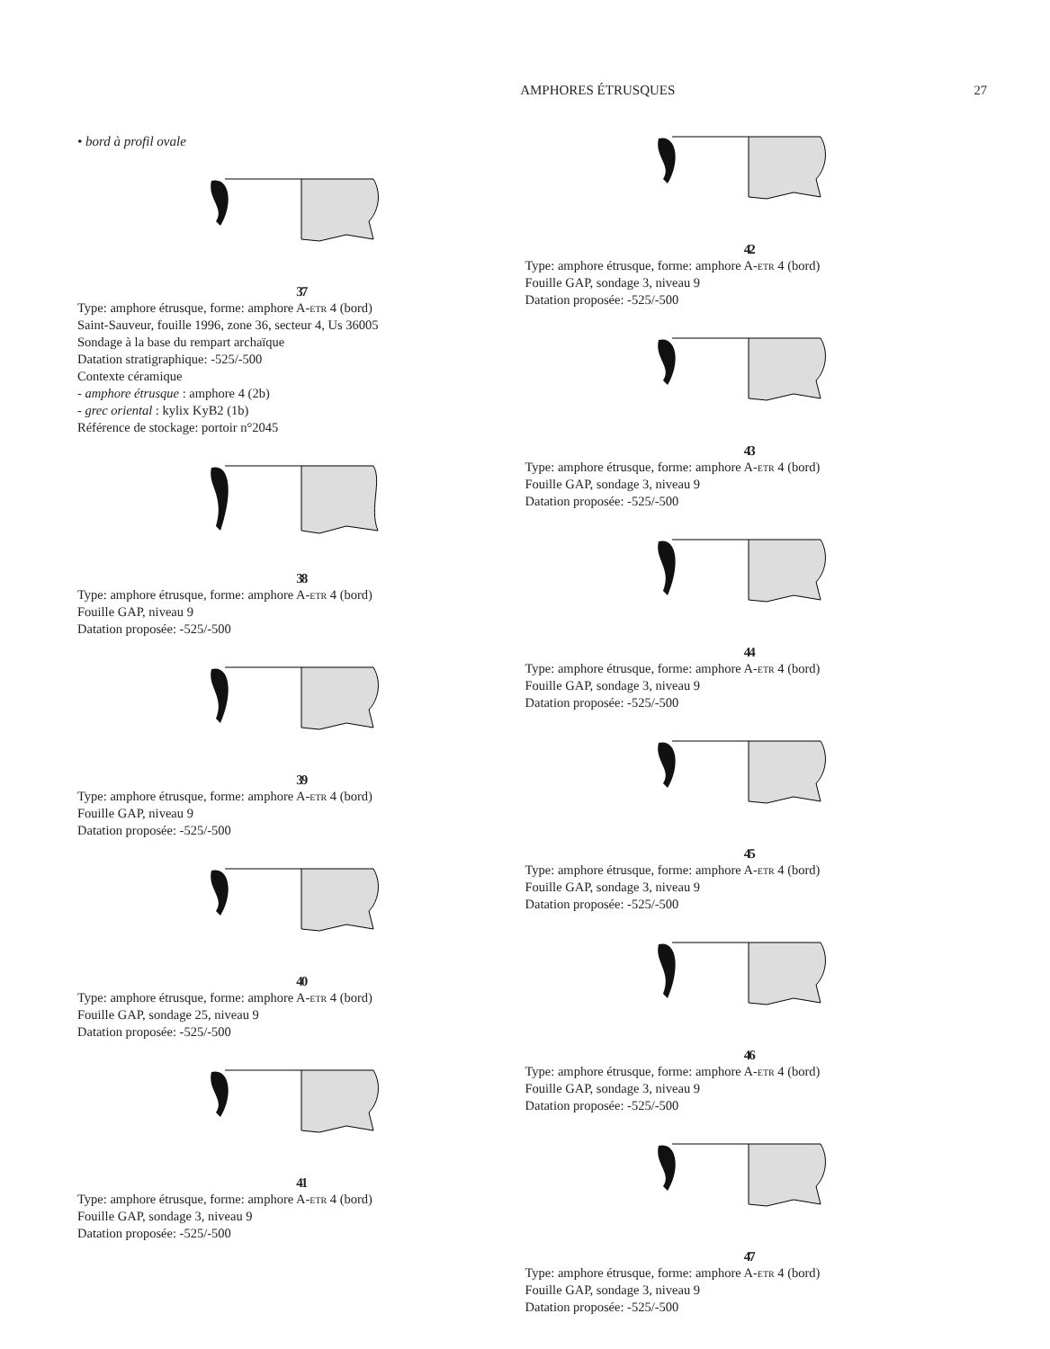AMPHORES ÉTRUSQUES 27
• bord à profil ovale
37
Type: amphore étrusque, forme: amphore A-etr 4 (bord)
Saint-Sauveur, fouille 1996, zone 36, secteur 4, Us 36005
Sondage à la base du rempart archaïque
Datation stratigraphique: -525/-500
Contexte céramique
- amphore étrusque : amphore 4 (2b)
- grec oriental : kylix KyB2 (1b)
Référence de stockage: portoir n°2045
38
Type: amphore étrusque, forme: amphore A-etr 4 (bord)
Fouille GAP, niveau 9
Datation proposée: -525/-500
39
Type: amphore étrusque, forme: amphore A-etr 4 (bord)
Fouille GAP, niveau 9
Datation proposée: -525/-500
40
Type: amphore étrusque, forme: amphore A-etr 4 (bord)
Fouille GAP, sondage 25, niveau 9
Datation proposée: -525/-500
41
Type: amphore étrusque, forme: amphore A-etr 4 (bord)
Fouille GAP, sondage 3, niveau 9
Datation proposée: -525/-500
42
Type: amphore étrusque, forme: amphore A-etr 4 (bord)
Fouille GAP, sondage 3, niveau 9
Datation proposée: -525/-500
43
Type: amphore étrusque, forme: amphore A-etr 4 (bord)
Fouille GAP, sondage 3, niveau 9
Datation proposée: -525/-500
44
Type: amphore étrusque, forme: amphore A-etr 4 (bord)
Fouille GAP, sondage 3, niveau 9
Datation proposée: -525/-500
45
Type: amphore étrusque, forme: amphore A-etr 4 (bord)
Fouille GAP, sondage 3, niveau 9
Datation proposée: -525/-500
46
Type: amphore étrusque, forme: amphore A-etr 4 (bord)
Fouille GAP, sondage 3, niveau 9
Datation proposée: -525/-500
47
Type: amphore étrusque, forme: amphore A-etr 4 (bord)
Fouille GAP, sondage 3, niveau 9
Datation proposée: -525/-500